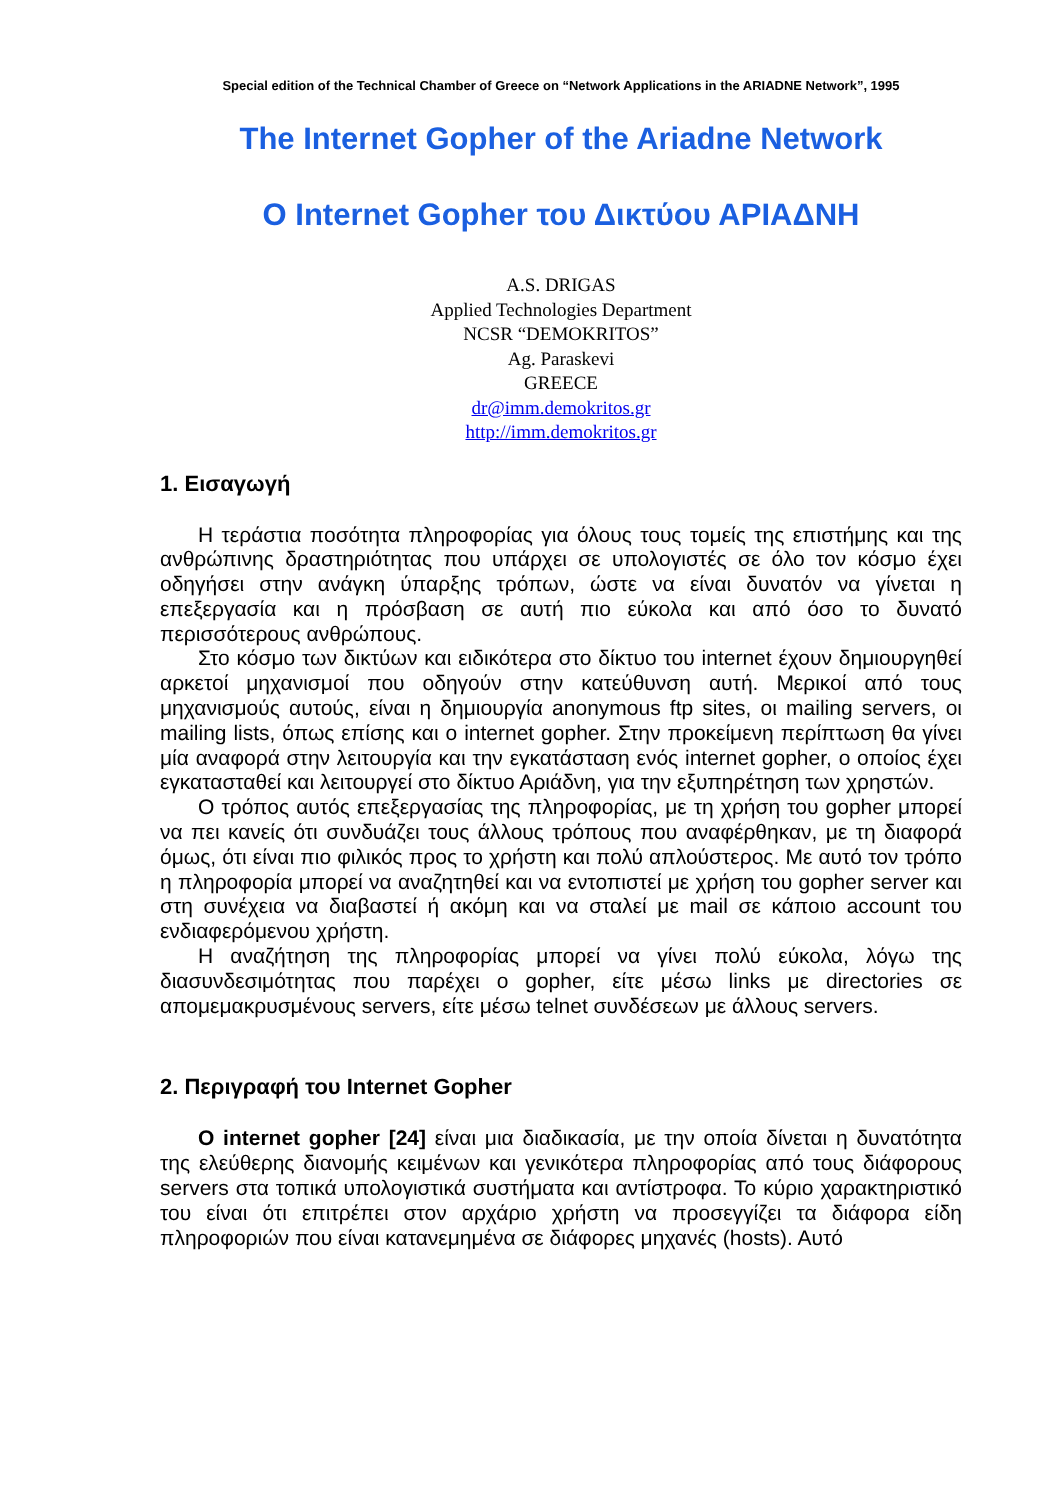Special edition of the Technical Chamber of Greece on “Network Applications in the ARIADNE Network”, 1995
The Internet Gopher of the Ariadne Network
Ο Internet Gopher του Δικτύου ΑΡΙΑΔΝΗ
A.S. DRIGAS
Applied Technologies Department
NCSR “DEMOKRITOS”
Ag. Paraskevi
GREECE
dr@imm.demokritos.gr
http://imm.demokritos.gr
1. Εισαγωγή
Η τεράστια ποσότητα πληροφορίας για όλους τους τομείς της επιστήμης και της ανθρώπινης δραστηριότητας που υπάρχει σε υπολογιστές σε όλο τον κόσμο έχει οδηγήσει στην ανάγκη ύπαρξης τρόπων, ώστε να είναι δυνατόν να γίνεται η επεξεργασία και η πρόσβαση σε αυτή πιο εύκολα και από όσο το δυνατό περισσότερους ανθρώπους.
Στο κόσμο των δικτύων και ειδικότερα στο δίκτυο του internet έχουν δημιουργηθεί αρκετοί μηχανισμοί που οδηγούν στην κατεύθυνση αυτή. Μερικοί από τους μηχανισμούς αυτούς, είναι η δημιουργία anonymous ftp sites, οι mailing servers, οι mailing lists, όπως επίσης και ο internet gopher. Στην προκείμενη περίπτωση θα γίνει μία αναφορά στην λειτουργία και την εγκατάσταση ενός internet gopher, ο οποίος έχει εγκατασταθεί και λειτουργεί στο δίκτυο Αριάδνη, για την εξυπηρέτηση των χρηστών.
Ο τρόπος αυτός επεξεργασίας της πληροφορίας, με τη χρήση του gopher μπορεί να πει κανείς ότι συνδυάζει τους άλλους τρόπους που αναφέρθηκαν, με τη διαφορά όμως, ότι είναι πιο φιλικός προς το χρήστη και πολύ απλούστερος. Με αυτό τον τρόπο η πληροφορία μπορεί να αναζητηθεί και να εντοπιστεί με χρήση του gopher server και στη συνέχεια να διαβαστεί ή ακόμη και να σταλεί με mail σε κάποιο account του ενδιαφερόμενου χρήστη.
Η αναζήτηση της πληροφορίας μπορεί να γίνει πολύ εύκολα, λόγω της διασυνδεσιμότητας που παρέχει ο gopher, είτε μέσω links με directories σε απομεμακρυσμένους servers, είτε μέσω telnet συνδέσεων με άλλους servers.
2. Περιγραφή του Internet Gopher
Ο internet gopher [24] είναι μια διαδικασία, με την οποία δίνεται η δυνατότητα της ελεύθερης διανομής κειμένων και γενικότερα πληροφορίας από τους διάφορους servers στα τοπικά υπολογιστικά συστήματα και αντίστροφα. Το κύριο χαρακτηριστικό του είναι ότι επιτρέπει στον αρχάριο χρήστη να προσεγγίζει τα διάφορα είδη πληροφοριών που είναι κατανεμημένα σε διάφορες μηχανές (hosts). Αυτό